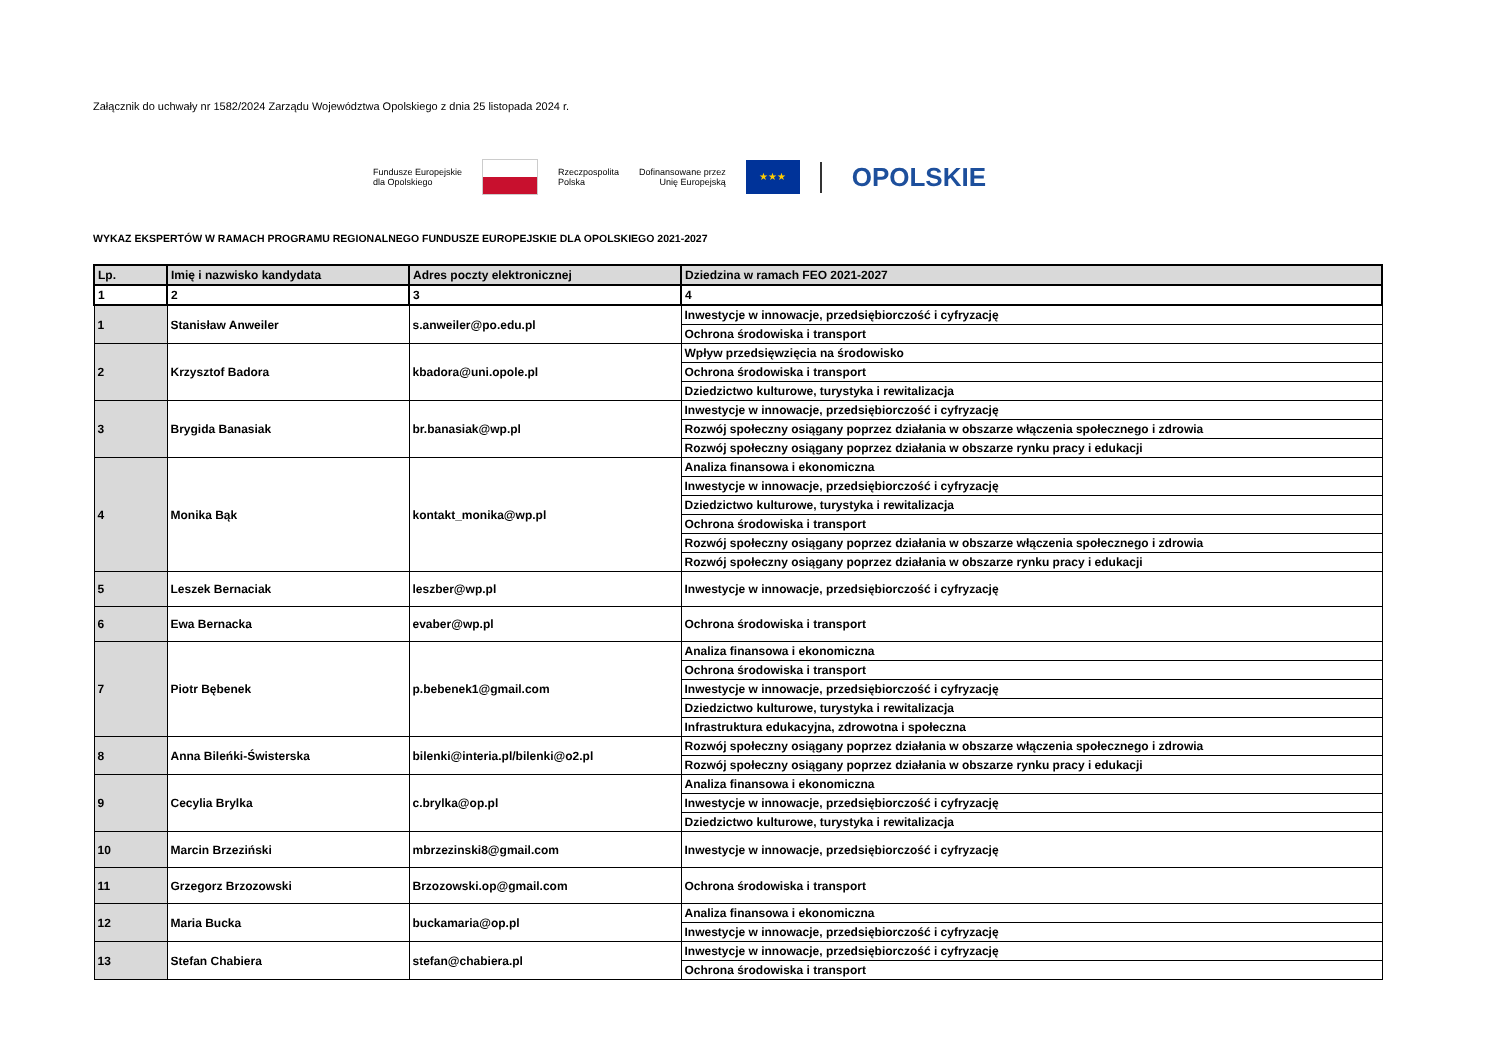Załącznik do uchwały nr 1582/2024 Zarządu Województwa Opolskiego z dnia 25 listopada 2024 r.
Fundusze Europejskie
dla Opolskiego
Rzeczpospolita
Polska
Dofinansowane przez
Unię Europejską
★★★
OPOLSKIE
WYKAZ EKSPERTÓW W RAMACH PROGRAMU REGIONALNEGO FUNDUSZE EUROPEJSKIE DLA OPOLSKIEGO 2021-2027
| Lp. | Imię i nazwisko kandydata | Adres poczty elektronicznej | Dziedzina w ramach FEO 2021-2027 |
| --- | --- | --- | --- |
| 1 | 2 | 3 | 4 |
| 1 | Stanisław Anweiler | s.anweiler@po.edu.pl | Inwestycje w innowacje, przedsiębiorczość i cyfryzację |
| | | | Ochrona środowiska i transport |
| 2 | Krzysztof Badora | kbadora@uni.opole.pl | Wpływ przedsięwzięcia na środowisko |
| | | | Ochrona środowiska i transport |
| | | | Dziedzictwo kulturowe, turystyka i rewitalizacja |
| 3 | Brygida Banasiak | br.banasiak@wp.pl | Inwestycje w innowacje, przedsiębiorczość i cyfryzację |
| | | | Rozwój społeczny osiągany poprzez działania w obszarze włączenia społecznego i zdrowia |
| | | | Rozwój społeczny osiągany poprzez działania w obszarze rynku pracy i edukacji |
| 4 | Monika Bąk | kontakt_monika@wp.pl | Analiza finansowa i ekonomiczna |
| | | | Inwestycje w innowacje, przedsiębiorczość i cyfryzację |
| | | | Dziedzictwo kulturowe, turystyka i rewitalizacja |
| | | | Ochrona środowiska i transport |
| | | | Rozwój społeczny osiągany poprzez działania w obszarze włączenia społecznego i zdrowia |
| | | | Rozwój społeczny osiągany poprzez działania w obszarze rynku pracy i edukacji |
| 5 | Leszek Bernaciak | leszber@wp.pl | Inwestycje w innowacje, przedsiębiorczość i cyfryzację |
| 6 | Ewa Bernacka | evaber@wp.pl | Ochrona środowiska i transport |
| 7 | Piotr Bębenek | p.bebenek1@gmail.com | Analiza finansowa i ekonomiczna |
| | | | Ochrona środowiska i transport |
| | | | Inwestycje w innowacje, przedsiębiorczość i cyfryzację |
| | | | Dziedzictwo kulturowe, turystyka i rewitalizacja |
| | | | Infrastruktura edukacyjna, zdrowotna i społeczna |
| 8 | Anna Bileńki-Świsterska | bilenki@interia.pl/bilenki@o2.pl | Rozwój społeczny osiągany poprzez działania w obszarze włączenia społecznego i zdrowia |
| | | | Rozwój społeczny osiągany poprzez działania w obszarze rynku pracy i edukacji |
| 9 | Cecylia Brylka | c.brylka@op.pl | Analiza finansowa i ekonomiczna |
| | | | Inwestycje w innowacje, przedsiębiorczość i cyfryzację |
| | | | Dziedzictwo kulturowe, turystyka i rewitalizacja |
| 10 | Marcin Brzeziński | mbrzezinski8@gmail.com | Inwestycje w innowacje, przedsiębiorczość i cyfryzację |
| 11 | Grzegorz Brzozowski | Brzozowski.op@gmail.com | Ochrona środowiska i transport |
| 12 | Maria Bucka | buckamaria@op.pl | Analiza finansowa i ekonomiczna |
| | | | Inwestycje w innowacje, przedsiębiorczość i cyfryzację |
| 13 | Stefan Chabiera | stefan@chabiera.pl | Inwestycje w innowacje, przedsiębiorczość i cyfryzację |
| | | | Ochrona środowiska i transport |